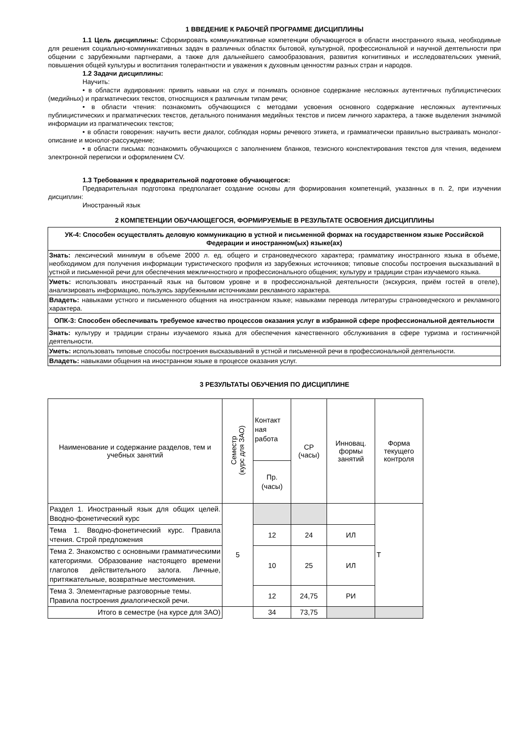1 ВВЕДЕНИЕ К РАБОЧЕЙ ПРОГРАММЕ ДИСЦИПЛИНЫ
1.1 Цель дисциплины: Сформировать коммуникативные компетенции обучающегося в области иностранного языка, необходимые для решения социально-коммуникативных задач в различных областях бытовой, культурной, профессиональной и научной деятельности при общении с зарубежными партнерами, а также для дальнейшего самообразования, развития когнитивных и исследовательских умений, повышения общей культуры и воспитания толерантности и уважения к духовным ценностям разных стран и народов.
1.2 Задачи дисциплины:
Научить:
• в области аудирования: привить навыки на слух и понимать основное содержание несложных аутентичных публицистических (медийных) и прагматических текстов, относящихся к различным типам речи;
• в области чтения: познакомить обучающихся с методами усвоения основного содержание несложных аутентичных публицистических и прагматических текстов, детального понимания медийных текстов и писем личного характера, а также выделения значимой информации из прагматических текстов;
• в области говорения: научить вести диалог, соблюдая нормы речевого этикета, и грамматически правильно выстраивать монолог-описание и монолог-рассуждение;
• в области письма: познакомить обучающихся с заполнением бланков, тезисного конспектирования текстов для чтения, ведением электронной переписки и оформлением CV.
1.3 Требования к предварительной подготовке обучающегося:
Предварительная подготовка предполагает создание основы для формирования компетенций, указанных в п. 2, при изучении дисциплин:
Иностранный язык
2 КОМПЕТЕНЦИИ ОБУЧАЮЩЕГОСЯ, ФОРМИРУЕМЫЕ В РЕЗУЛЬТАТЕ ОСВОЕНИЯ ДИСЦИПЛИНЫ
| УК-4: Способен осуществлять деловую коммуникацию в устной и письменной формах на государственном языке Российской Федерации и иностранном(ых) языке(ах) |
| Знать: лексический минимум в объеме 2000 л. ед. общего и страноведческого характера; грамматику иностранного языка в объеме, необходимом для получения информации туристического профиля из зарубежных источников; типовые способы построения высказываний в устной и письменной речи для обеспечения межличностного и профессионального общения; культуру и традиции стран изучаемого языка. |
| Уметь: использовать иностранный язык на бытовом уровне и в профессиональной деятельности (экскурсия, приём гостей в отеле), анализировать информацию, пользуясь зарубежными источниками рекламного характера. |
| Владеть: навыками устного и письменного общения на иностранном языке; навыками перевода литературы страноведческого и рекламного характера. |
| ОПК-3: Способен обеспечивать требуемое качество процессов оказания услуг в избранной сфере профессиональной деятельности |
| Знать: культуру и традиции страны изучаемого языка для обеспечения качественного обслуживания в сфере туризма и гостиничной деятельности. |
| Уметь: использовать типовые способы построения высказываний в устной и письменной речи в профессиональной деятельности. |
| Владеть: навыками общения на иностранном языке в процессе оказания услуг. |
3 РЕЗУЛЬТАТЫ ОБУЧЕНИЯ ПО ДИСЦИПЛИНЕ
| Наименование и содержание разделов, тем и учебных занятий | Семестр (курс для ЗАО) | Контакт ная работа | СР (часы) | Инновац. формы занятий | Форма текущего контроля |
| | | Пр. (часы) | | | |
| Раздел 1. Иностранный язык для общих целей. Вводно-фонетический курс | 5 | | | | Т |
| Тема 1. Вводно-фонетический курс. Правила чтения. Строй предложения | | 12 | 24 | ИЛ | |
| Тема 2. Знакомство с основными грамматическими категориями. Образование настоящего времени глаголов действительного залога. Личные, притяжательные, возвратные местоимения. | | 10 | 25 | ИЛ | |
| Тема 3. Элементарные разговорные темы. Правила построения диалогической речи. | | 12 | 24,75 | РИ | |
| Итого в семестре (на курсе для ЗАО) | | 34 | 73,75 | | |